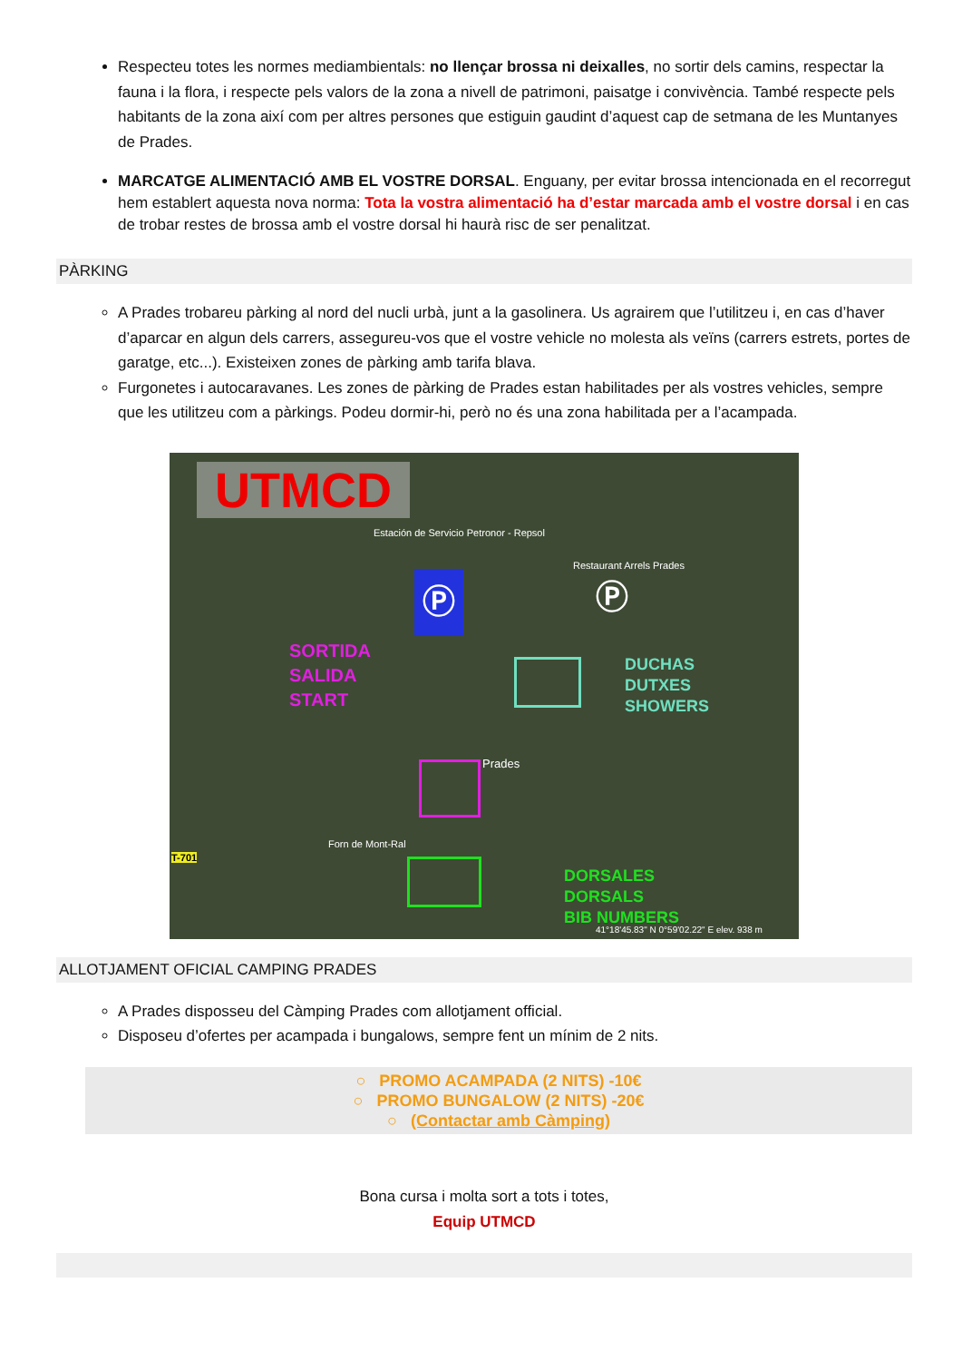Respecteu totes les normes mediambientals: no llençar brossa ni deixalles, no sortir dels camins, respectar la fauna i la flora, i respecte pels valors de la zona a nivell de patrimoni, paisatge i convivència. També respecte pels habitants de la zona així com per altres persones que estiguin gaudint d’aquest cap de setmana de les Muntanyes de Prades.
MARCATGE ALIMENTACIÓ AMB EL VOSTRE DORSAL. Enguany, per evitar brossa intencionada en el recorregut hem establert aquesta nova norma: Tota la vostra alimentació ha d’estar marcada amb el vostre dorsal i en cas de trobar restes de brossa amb el vostre dorsal hi haurà risc de ser penalitzat.
PÀRKING
A Prades trobareu pàrking al nord del nucli urbà, junt a la gasolinera. Us agrairem que l’utilitzeu i, en cas d’haver d’aparcar en algun dels carrers, assegureu-vos que el vostre vehicle no molesta als veïns (carrers estrets, portes de garatge, etc...). Existeixen zones de pàrking amb tarifa blava.
Furgonetes i autocaravanes. Les zones de pàrking de Prades estan habilitades per als vostres vehicles, sempre que les utilitzeu com a pàrkings. Podeu dormir-hi, però no és una zona habilitada per a l’acampada.
UTMCD
Estación de Servicio Petronor - Repsol
Restaurant Arrels Prades
Ⓟ Ⓟ
SORTIDA
SALIDA
START
DUCHAS
DUTXES
SHOWERS
Prades
DORSALES
DORSALS
BIB NUMBERS
Forn de Mont-Ral
T-701
41°18'45.83" N 0°59'02.22" E elev. 938 m
ALLOTJAMENT OFICIAL CAMPING PRADES
A Prades disposseu del Càmping Prades com allotjament official.
Disposeu d’ofertes per acampada i bungalows, sempre fent un mínim de 2 nits.
○ PROMO ACAMPADA (2 NITS) -10€
○ PROMO BUNGALOW (2 NITS) -20€
○ (Contactar amb Càmping)
Bona cursa i molta sort a tots i totes,
Equip UTMCD